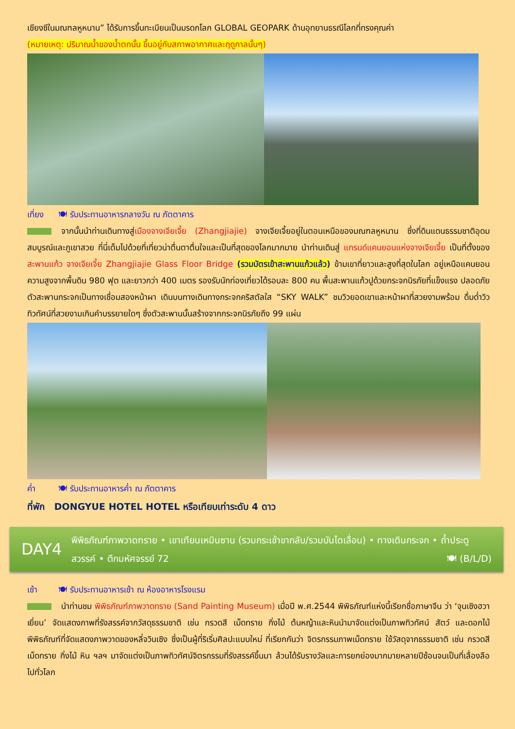เชียงซีในมณฑลหูหนาน” ได้รับการขึ้นทะเบียนเป็นมรดกโลก GLOBAL GEOPARK ด้านอุทยานธรณีโลกที่ทรงคุณค่า
(หมายเหตุ: ปริมาณน้ำของน้ำตกนั้น ขึ้นอยู่กับสภาพอากาศและฤดูกาลนั้นๆ)
เที่ยง 🍽 รับประทานอาหารกลางวัน ณ ภัตตาคาร
จากนั้นนำท่านเดินทางสู่เมืองจางเจียเจี้ย (Zhangjiajie) จางเจียเจี้ยอยู่ในตอนเหนือของมณฑลหูหนาน ซึ่งที่ดินแดนธรรมชาติอุดมสมบูรณ์และภูเขาสวย ที่นี่เต็มไปด้วยที่เที่ยวน่าตื่นตาตื่นใจและเป็นที่สุดของโลกมากมาย นำท่านเดินสู่ แกรนด์แคนยอนแห่งจางเจียเจี้ย เป็นที่ตั้งของสะพานแก้ว จางเจียเจี้ย Zhangjiajie Glass Floor Bridge (รวมบัตรเข้าสะพานแก้วแล้ว) ข้ามเขาที่ยาวและสูงที่สุดในโลก อยู่เหนือแคนยอน ความสูงจากพื้นดิน 980 ฟุต และยาวกว่า 400 เมตร รองรับนักท่องเที่ยวได้รอบละ 800 คน พื้นสะพานแก้วปูด้วยกระจกนิรภัยที่แข็งแรง ปลอดภัย ตัวสะพานกระจกเป็นทางเชื่อมสองหน้าผา เดินบนทางเดินทางกระจกคริสตัลใส “SKY WALK” ชมวิวยอดเขาและหน้าผาที่สวยงามพร้อม ดื่มด่ำวิวทิวทัศน์ที่สวยงามเกินคำบรรยายใดๆ ซึ่งตัวสะพานนั้นสร้างจากกระจกนิรภัยถึง 99 แผ่น
ค่ำ 🍽 รับประทานอาหารค่ำ ณ ภัตตาคาร
ที่พัก DONGYUE HOTEL HOTEL หรือเทียบเท่าระดับ 4 ดาว
DAY4
พิพิธภัณฑ์ภาพวาดทราย • เขาเทียนเหมินซาน (รวมกระเช้าขากลับ/รวมบันไดเลื่อน) • ทางเดินกระจก • ถ้ำประตูสวรรค์ • ตึกมหัศจรรย์ 72 🍽 (B/L/D)
เช้า 🍽 รับประทานอาหารเช้า ณ ห้องอาหารโรงแรม
นำท่านชม พิพิธภัณฑ์ภาพวาดทราย (Sand Painting Museum) เมื่อปี พ.ศ.2544 พิพิธภัณฑ์แห่งนี้เรียกชื่อภาษาจีน ว่า ‘จุนเซิงฮวาเยี่ยน’ จัดแสดงภาพที่รังสรรค์จากวัสดุธรรมชาติ เช่น กรวดสี เม็ดทราย กิ่งไม้ ต้นหญ้าและหินนำมาจัดแต่งเป็นภาพทิวทัศน์ สัตว์ และดอกไม้ พิพิธภัณฑ์ที่จัดแสดงภาพวาดของหลี่จวินเซิง ซึ่งเป็นผู้ที่ริเริ่มศิลปะแบบใหม่ ที่เรียกกันว่า จิตรกรรมภาพเม็ดทราย ใช้วัสดุจากธรรมชาติ เช่น กรวดสี เม็ดทราย กิ่งไม้ หิน ฯลฯ มาจัดแต่งเป็นภาพทิวทัศน์จิตรกรรมที่รังสรรค์ขึ้นมา ล้วนได้รับรางวัลและการยกย่องมากมายหลายปีซ้อนจนเป็นที่เลื่องลือไปทั่วโลก